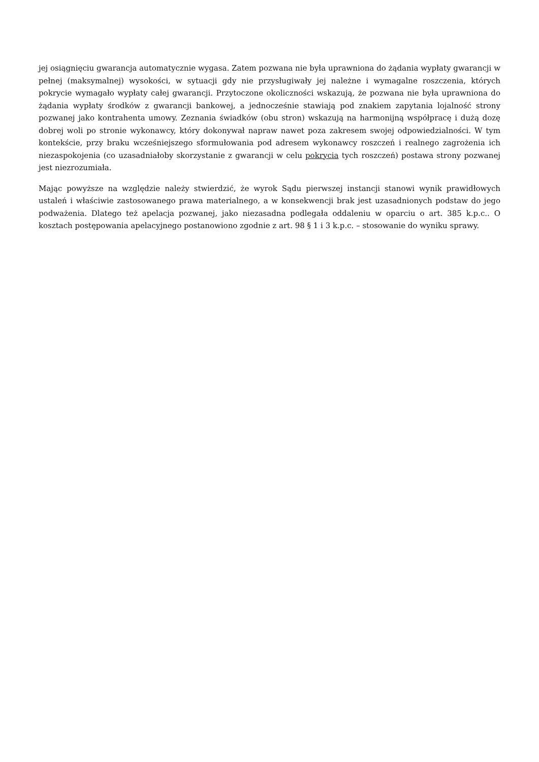jej osiągnięciu gwarancja automatycznie wygasa. Zatem pozwana nie była uprawniona do żądania wypłaty gwarancji w pełnej (maksymalnej) wysokości, w sytuacji gdy nie przysługiwały jej należne i wymagalne roszczenia, których pokrycie wymagało wypłaty całej gwarancji. Przytoczone okoliczności wskazują, że pozwana nie była uprawniona do żądania wypłaty środków z gwarancji bankowej, a jednocześnie stawiają pod znakiem zapytania lojalność strony pozwanej jako kontrahenta umowy. Zeznania świadków (obu stron) wskazują na harmonijną współpracę i dużą dozę dobrej woli po stronie wykonawcy, który dokonywał napraw nawet poza zakresem swojej odpowiedzialności. W tym kontekście, przy braku wcześniejszego sformułowania pod adresem wykonawcy roszczeń i realnego zagrożenia ich niezaspokojenia (co uzasadniałoby skorzystanie z gwarancji w celu pokrycia tych roszczeń) postawa strony pozwanej jest niezrozumiała.
Mając powyższe na względzie należy stwierdzić, że wyrok Sądu pierwszej instancji stanowi wynik prawidłowych ustaleń i właściwie zastosowanego prawa materialnego, a w konsekwencji brak jest uzasadnionych podstaw do jego podważenia. Dlatego też apelacja pozwanej, jako niezasadna podlegała oddaleniu w oparciu o art. 385 k.p.c.. O kosztach postępowania apelacyjnego postanowiono zgodnie z art. 98 § 1 i 3 k.p.c. – stosowanie do wyniku sprawy.